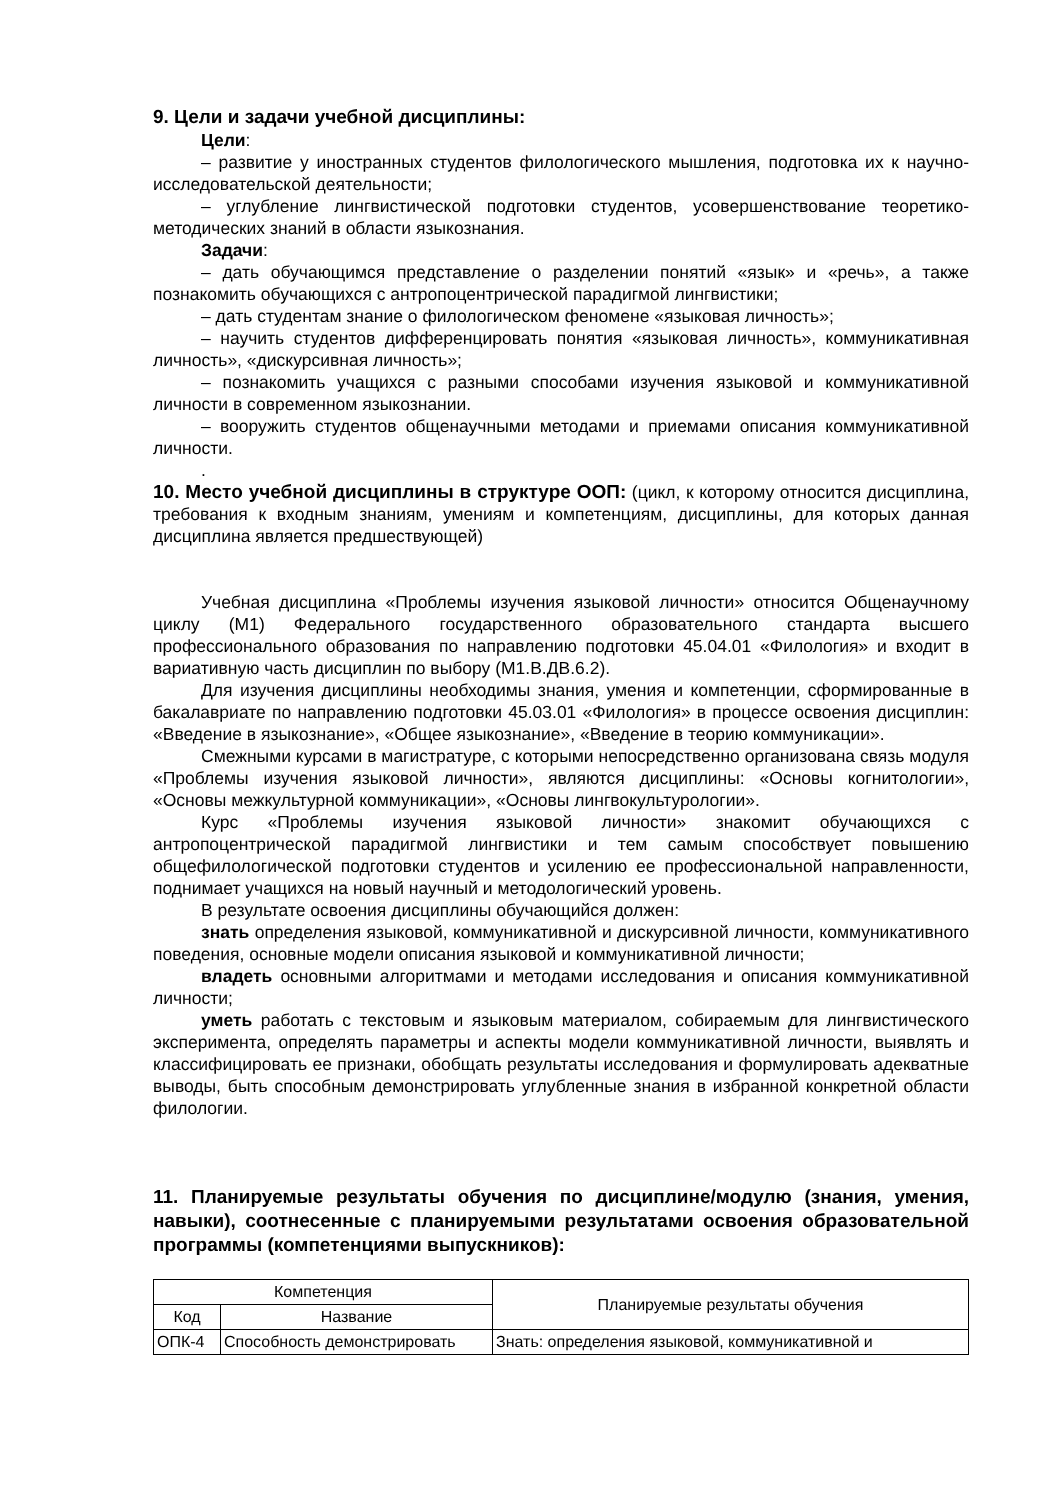9. Цели и задачи учебной дисциплины:
Цели:
– развитие у иностранных студентов филологического мышления, подготовка их к научно-исследовательской деятельности;
– углубление лингвистической подготовки студентов, усовершенствование теоретико-методических знаний в области языкознания.
Задачи:
– дать обучающимся представление о разделении понятий «язык» и «речь», а также познакомить обучающихся с антропоцентрической парадигмой лингвистики;
– дать студентам знание о филологическом феномене «языковая личность»;
– научить студентов дифференцировать понятия «языковая личность», коммуникативная личность», «дискурсивная личность»;
– познакомить учащихся с разными способами изучения языковой и коммуникативной личности в современном языкознании.
– вооружить студентов общенаучными методами и приемами описания коммуникативной личности.
.
10. Место учебной дисциплины в структуре ООП: (цикл, к которому относится дисциплина, требования к входным знаниям, умениям и компетенциям, дисциплины, для которых данная дисциплина является предшествующей)
Учебная дисциплина «Проблемы изучения языковой личности» относится Общенаучному циклу (М1) Федерального государственного образовательного стандарта высшего профессионального образования по направлению подготовки 45.04.01 «Филология» и входит в вариативную часть дисциплин по выбору (М1.В.ДВ.6.2).
Для изучения дисциплины необходимы знания, умения и компетенции, сформированные в бакалавриате по направлению подготовки 45.03.01 «Филология» в процессе освоения дисциплин: «Введение в языкознание», «Общее языкознание», «Введение в теорию коммуникации».
Смежными курсами в магистратуре, с которыми непосредственно организована связь модуля «Проблемы изучения языковой личности», являются дисциплины: «Основы когнитологии», «Основы межкультурной коммуникации», «Основы лингвокультурологии».
Курс «Проблемы изучения языковой личности» знакомит обучающихся с антропоцентрической парадигмой лингвистики и тем самым способствует повышению общефилологической подготовки студентов и усилению ее профессиональной направленности, поднимает учащихся на новый научный и методологический уровень.
В результате освоения дисциплины обучающийся должен:
знать определения языковой, коммуникативной и дискурсивной личности, коммуникативного поведения, основные модели описания языковой и коммуникативной личности;
владеть основными алгоритмами и методами исследования и описания коммуникативной личности;
уметь работать с текстовым и языковым материалом, собираемым для лингвистического эксперимента, определять параметры и аспекты модели коммуникативной личности, выявлять и классифицировать ее признаки, обобщать результаты исследования и формулировать адекватные выводы, быть способным демонстрировать углубленные знания в избранной конкретной области филологии.
11. Планируемые результаты обучения по дисциплине/модулю (знания, умения, навыки), соотнесенные с планируемыми результатами освоения образовательной программы (компетенциями выпускников):
| Компетенция | | Планируемые результаты обучения |
| --- | --- | --- |
| Код | Название | |
| ОПК-4 | Способность демонстрировать | Знать: определения языковой, коммуникативной и |